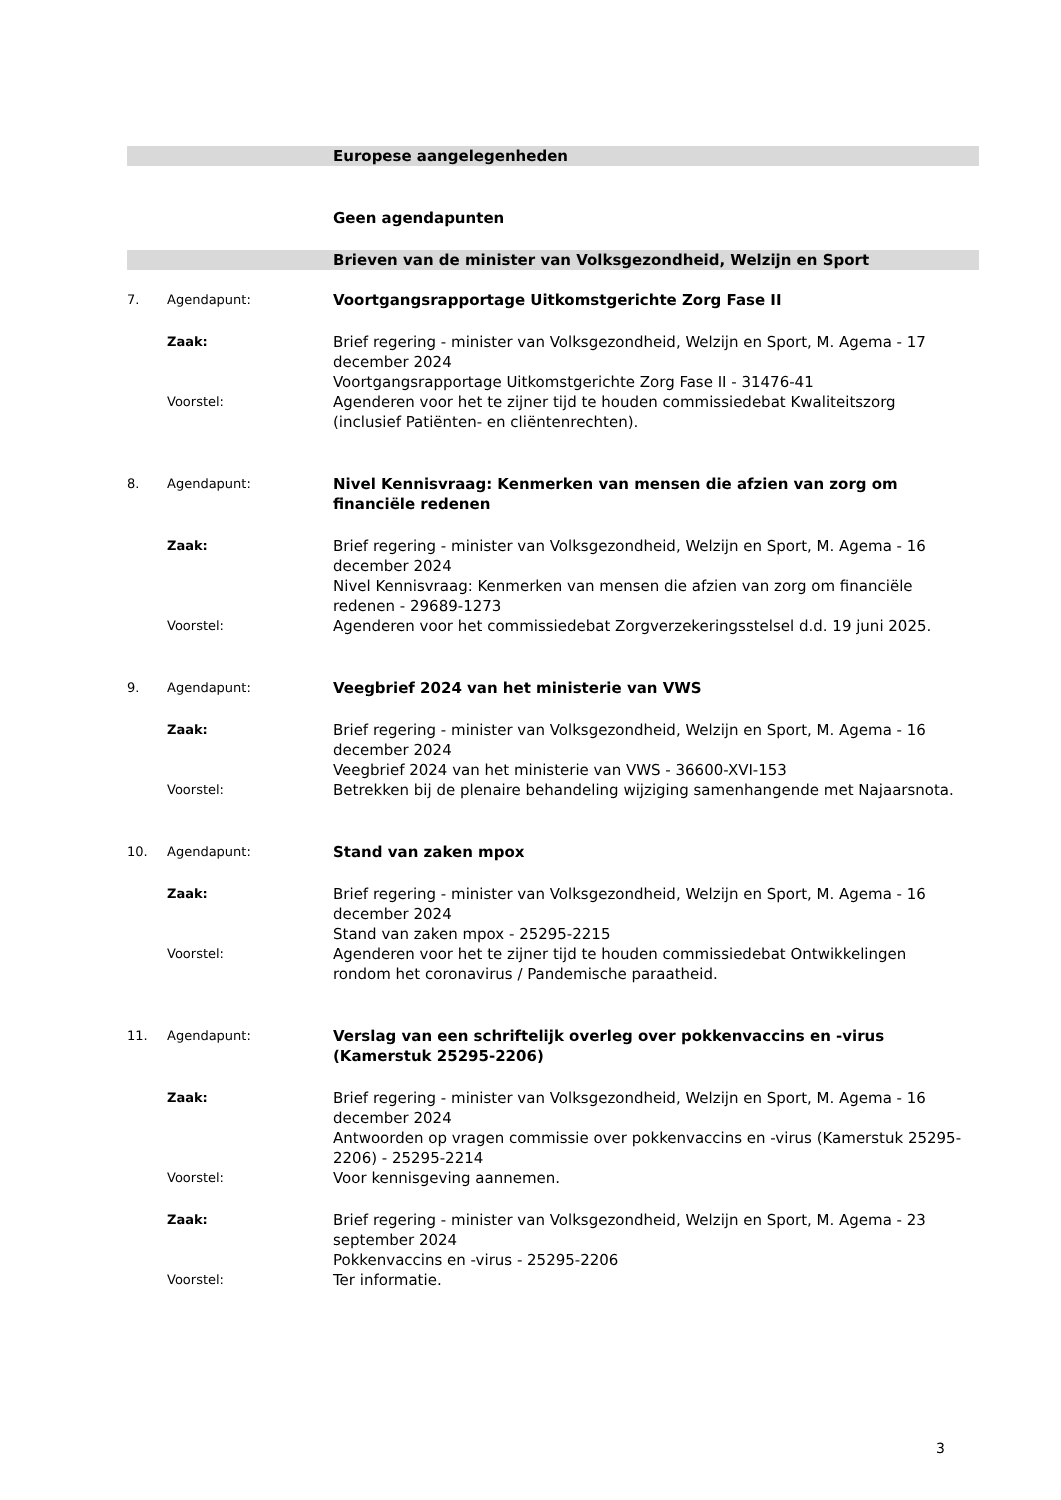Europese aangelegenheden
Geen agendapunten
Brieven van de minister van Volksgezondheid, Welzijn en Sport
7. Agendapunt:
Voortgangsrapportage Uitkomstgerichte Zorg Fase II
Zaak:
Brief regering - minister van Volksgezondheid, Welzijn en Sport, M. Agema - 17 december 2024
Voortgangsrapportage Uitkomstgerichte Zorg Fase II - 31476-41
Voorstel:
Agenderen voor het te zijner tijd te houden commissiedebat Kwaliteitszorg (inclusief Patiënten- en cliëntenrechten).
8. Agendapunt:
Nivel Kennisvraag: Kenmerken van mensen die afzien van zorg om financiële redenen
Zaak:
Brief regering - minister van Volksgezondheid, Welzijn en Sport, M. Agema - 16 december 2024
Nivel Kennisvraag: Kenmerken van mensen die afzien van zorg om financiële redenen - 29689-1273
Voorstel:
Agenderen voor het commissiedebat Zorgverzekeringsstelsel d.d. 19 juni 2025.
9. Agendapunt:
Veegbrief 2024 van het ministerie van VWS
Zaak:
Brief regering - minister van Volksgezondheid, Welzijn en Sport, M. Agema - 16 december 2024
Veegbrief 2024 van het ministerie van VWS - 36600-XVI-153
Voorstel:
Betrekken bij de plenaire behandeling wijziging samenhangende met Najaarsnota.
10. Agendapunt:
Stand van zaken mpox
Zaak:
Brief regering - minister van Volksgezondheid, Welzijn en Sport, M. Agema - 16 december 2024
Stand van zaken mpox - 25295-2215
Voorstel:
Agenderen voor het te zijner tijd te houden commissiedebat Ontwikkelingen rondom het coronavirus / Pandemische paraatheid.
11. Agendapunt:
Verslag van een schriftelijk overleg over pokkenvaccins en -virus (Kamerstuk 25295-2206)
Zaak:
Brief regering - minister van Volksgezondheid, Welzijn en Sport, M. Agema - 16 december 2024
Antwoorden op vragen commissie over pokkenvaccins en -virus (Kamerstuk 25295-2206) - 25295-2214
Voorstel:
Voor kennisgeving aannemen.
Zaak:
Brief regering - minister van Volksgezondheid, Welzijn en Sport, M. Agema - 23 september 2024
Pokkenvaccins en -virus - 25295-2206
Voorstel:
Ter informatie.
3